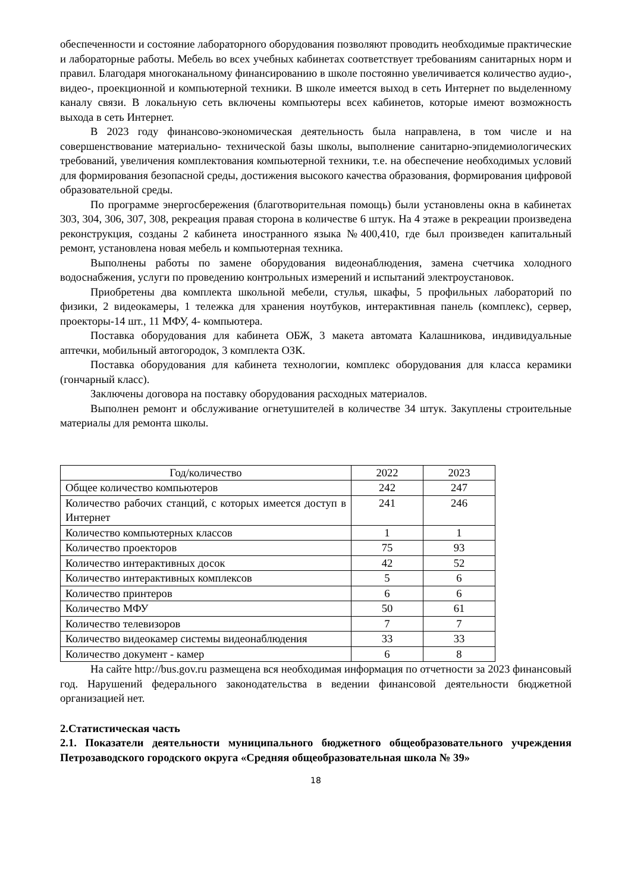обеспеченности и состояние лабораторного оборудования позволяют проводить необходимые практические и лабораторные работы. Мебель во всех учебных кабинетах соответствует требованиям санитарных норм и правил. Благодаря многоканальному финансированию в школе постоянно увеличивается количество аудио-, видео-, проекционной и компьютерной техники. В школе имеется выход в сеть Интернет по выделенному каналу связи. В локальную сеть включены компьютеры всех кабинетов, которые имеют возможность выхода в сеть Интернет.
В 2023 году финансово-экономическая деятельность была направлена, в том числе и на совершенствование материально- технической базы школы, выполнение санитарно-эпидемиологических требований, увеличения комплектования компьютерной техники, т.е. на обеспечение необходимых условий для формирования безопасной среды, достижения высокого качества образования, формирования цифровой образовательной среды.
По программе энергосбережения (благотворительная помощь) были установлены окна в кабинетах 303, 304, 306, 307, 308, рекреация правая сторона в количестве 6 штук. На 4 этаже в рекреации произведена реконструкция, созданы 2 кабинета иностранного языка №400,410, где был произведен капитальный ремонт, установлена новая мебель и компьютерная техника.
Выполнены работы по замене оборудования видеонаблюдения, замена счетчика холодного водоснабжения, услуги по проведению контрольных измерений и испытаний электроустановок.
Приобретены два комплекта школьной мебели, стулья, шкафы, 5 профильных лабораторий по физики, 2 видеокамеры, 1 тележка для хранения ноутбуков, интерактивная панель (комплекс), сервер, проекторы-14 шт., 11 МФУ, 4- компьютера.
Поставка оборудования для кабинета ОБЖ, 3 макета автомата Калашникова, индивидуальные аптечки, мобильный автогородок, 3 комплекта ОЗК.
Поставка оборудования для кабинета технологии, комплекс оборудования для класса керамики (гончарный класс).
Заключены договора на поставку оборудования расходных материалов.
Выполнен ремонт и обслуживание огнетушителей в количестве 34 штук. Закуплены строительные материалы для ремонта школы.
| Год/количество | 2022 | 2023 |
| Общее количество компьютеров | 242 | 247 |
| Количество рабочих станций, с которых имеется доступ в Интернет | 241 | 246 |
| Количество компьютерных классов | 1 | 1 |
| Количество проекторов | 75 | 93 |
| Количество интерактивных досок | 42 | 52 |
| Количество интерактивных комплексов | 5 | 6 |
| Количество принтеров | 6 | 6 |
| Количество МФУ | 50 | 61 |
| Количество телевизоров | 7 | 7 |
| Количество видеокамер системы видеонаблюдения | 33 | 33 |
| Количество документ - камер | 6 | 8 |
На сайте http://bus.gov.ru размещена вся необходимая информация по отчетности за 2023 финансовый год. Нарушений федерального законодательства в ведении финансовой деятельности бюджетной организацией нет.
2.Статистическая часть
2.1. Показатели деятельности муниципального бюджетного общеобразовательного учреждения Петрозаводского городского округа «Средняя общеобразовательная школа № 39»
18